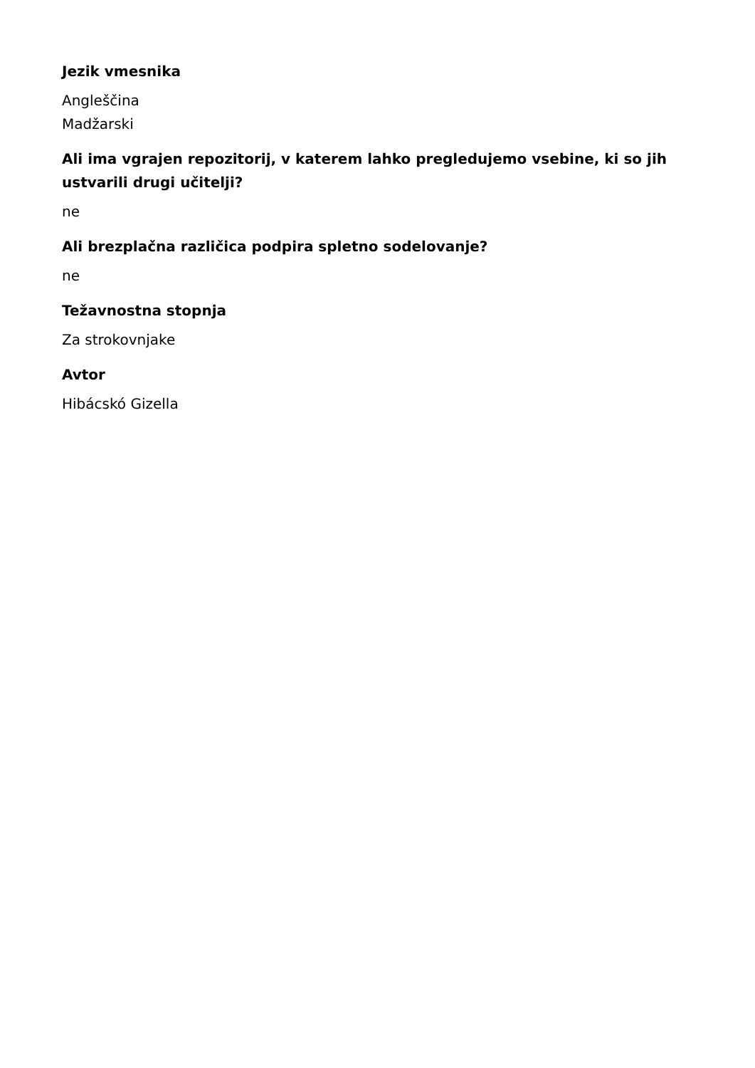Jezik vmesnika
Angleščina
Madžarski
Ali ima vgrajen repozitorij, v katerem lahko pregledujemo vsebine, ki so jih ustvarili drugi učitelji?
ne
Ali brezplačna različica podpira spletno sodelovanje?
ne
Težavnostna stopnja
Za strokovnjake
Avtor
Hibácskó Gizella